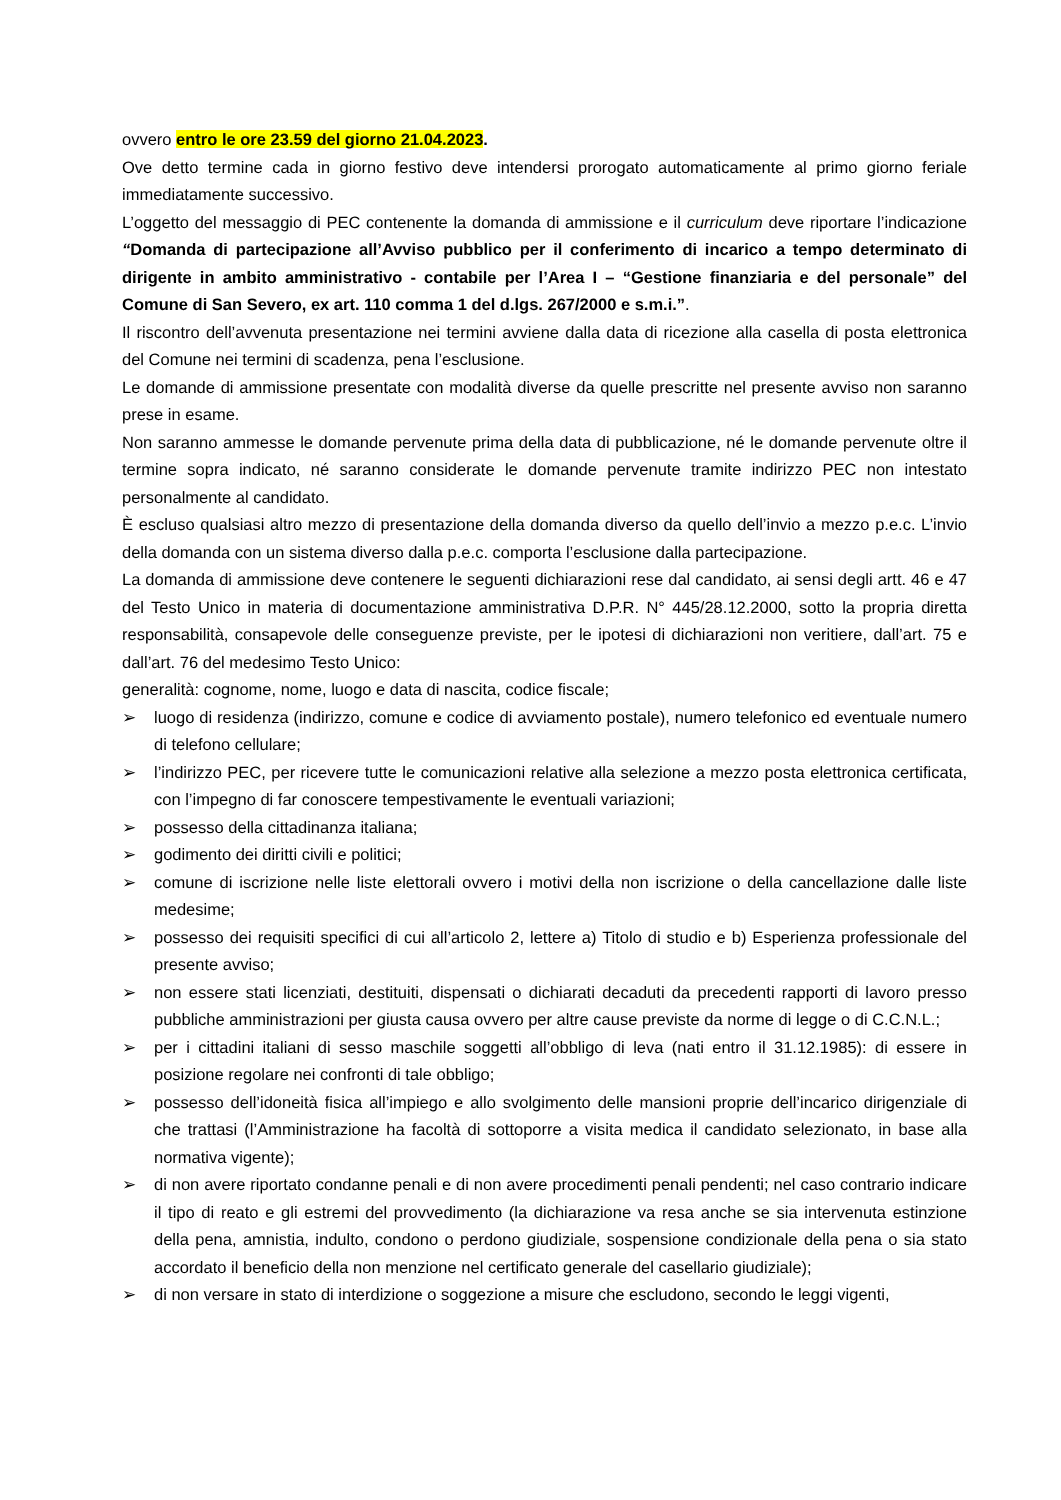ovvero entro le ore 23.59 del giorno 21.04.2023.
Ove detto termine cada in giorno festivo deve intendersi prorogato automaticamente al primo giorno feriale immediatamente successivo.
L’oggetto del messaggio di PEC contenente la domanda di ammissione e il curriculum deve riportare l’indicazione “Domanda di partecipazione all’Avviso pubblico per il conferimento di incarico a tempo determinato di dirigente in ambito amministrativo - contabile per l’Area I – “Gestione finanziaria e del personale” del Comune di San Severo, ex art. 110 comma 1 del d.lgs. 267/2000 e s.m.i.”.
Il riscontro dell’avvenuta presentazione nei termini avviene dalla data di ricezione alla casella di posta elettronica del Comune nei termini di scadenza, pena l’esclusione.
Le domande di ammissione presentate con modalità diverse da quelle prescritte nel presente avviso non saranno prese in esame.
Non saranno ammesse le domande pervenute prima della data di pubblicazione, né le domande pervenute oltre il termine sopra indicato, né saranno considerate le domande pervenute tramite indirizzo PEC non intestato personalmente al candidato.
È escluso qualsiasi altro mezzo di presentazione della domanda diverso da quello dell’invio a mezzo p.e.c. L’invio della domanda con un sistema diverso dalla p.e.c. comporta l’esclusione dalla partecipazione.
La domanda di ammissione deve contenere le seguenti dichiarazioni rese dal candidato, ai sensi degli artt. 46 e 47 del Testo Unico in materia di documentazione amministrativa D.P.R. N° 445/28.12.2000, sotto la propria diretta responsabilità, consapevole delle conseguenze previste, per le ipotesi di dichiarazioni non veritiere, dall’art. 75 e dall’art. 76 del medesimo Testo Unico:
generalità: cognome, nome, luogo e data di nascita, codice fiscale;
➢ luogo di residenza (indirizzo, comune e codice di avviamento postale), numero telefonico ed eventuale numero di telefono cellulare;
➢ l’indirizzo PEC, per ricevere tutte le comunicazioni relative alla selezione a mezzo posta elettronica certificata, con l’impegno di far conoscere tempestivamente le eventuali variazioni;
➢ possesso della cittadinanza italiana;
➢ godimento dei diritti civili e politici;
➢ comune di iscrizione nelle liste elettorali ovvero i motivi della non iscrizione o della cancellazione dalle liste medesime;
➢ possesso dei requisiti specifici di cui all’articolo 2, lettere a) Titolo di studio e b) Esperienza professionale del presente avviso;
➢ non essere stati licenziati, destituiti, dispensati o dichiarati decaduti da precedenti rapporti di lavoro presso pubbliche amministrazioni per giusta causa ovvero per altre cause previste da norme di legge o di C.C.N.L.;
➢ per i cittadini italiani di sesso maschile soggetti all’obbligo di leva (nati entro il 31.12.1985): di essere in posizione regolare nei confronti di tale obbligo;
➢ possesso dell’idoneità fisica all’impiego e allo svolgimento delle mansioni proprie dell’incarico dirigenziale di che trattasi (l’Amministrazione ha facoltà di sottoporre a visita medica il candidato selezionato, in base alla normativa vigente);
➢ di non avere riportato condanne penali e di non avere procedimenti penali pendenti; nel caso contrario indicare il tipo di reato e gli estremi del provvedimento (la dichiarazione va resa anche se sia intervenuta estinzione della pena, amnistia, indulto, condono o perdono giudiziale, sospensione condizionale della pena o sia stato accordato il beneficio della non menzione nel certificato generale del casellario giudiziale);
➢ di non versare in stato di interdizione o soggezione a misure che escludono, secondo le leggi vigenti,